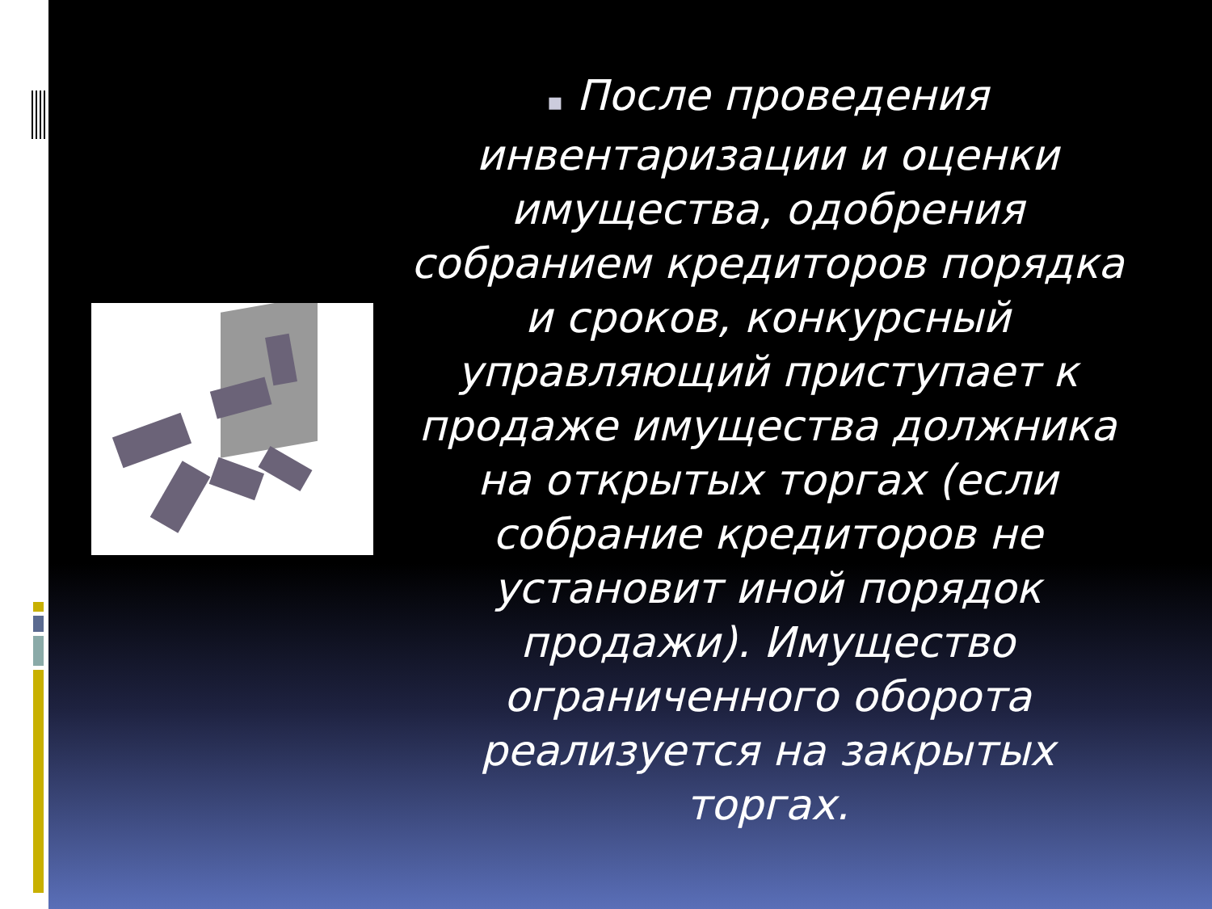▪ После проведения инвентаризации и оценки имущества, одобрения собранием кредиторов порядка и сроков, конкурсный управляющий приступает к продаже имущества должника на открытых торгах (если собрание кредиторов не установит иной порядок продажи). Имущество ограниченного оборота реализуется на закрытых торгах.